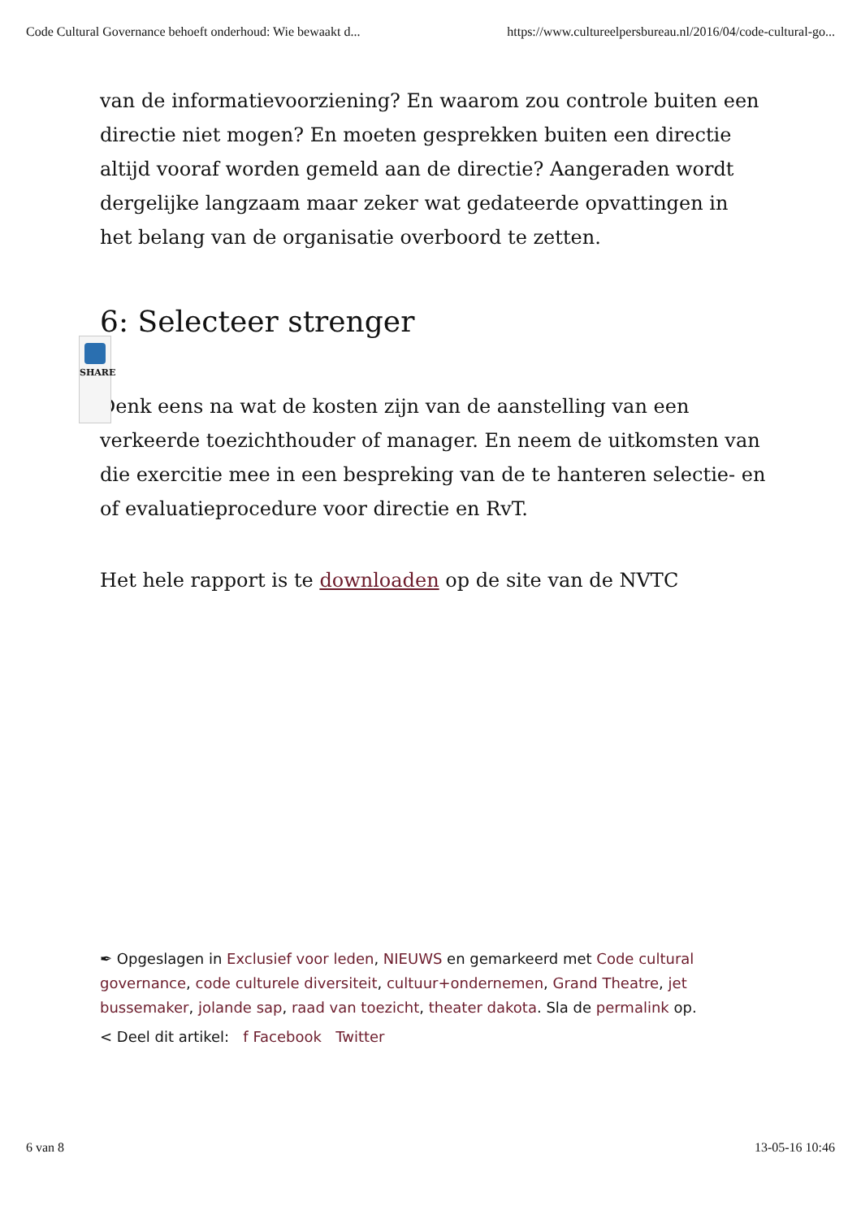Code Cultural Governance behoeft onderhoud: Wie bewaakt d... https://www.cultureelpersbureau.nl/2016/04/code-cultural-go...
SHARE
van de informatievoorziening? En waarom zou controle buiten een directie niet mogen? En moeten gesprekken buiten een directie altijd vooraf worden gemeld aan de directie? Aangeraden wordt dergelijke langzaam maar zeker wat gedateerde opvattingen in het belang van de organisatie overboord te zetten.
6: Selecteer strenger
Denk eens na wat de kosten zijn van de aanstelling van een verkeerde toezichthouder of manager. En neem de uitkomsten van die exercitie mee in een bespreking van de te hanteren selectie- en
of evaluatieprocedure voor directie en RvT.
Het hele rapport is te downloaden op de site van de NVTC
✒ Opgeslagen in Exclusief voor leden, NIEUWS en gemarkeerd met Code cultural governance, code culturele diversiteit, cultuur+ondernemen, Grand Theatre, jet bussemaker, jolande sap, raad van toezicht, theater dakota. Sla de permalink op.
< Deel dit artikel: f Facebook Twitter
6 van 8 13-05-16 10:46